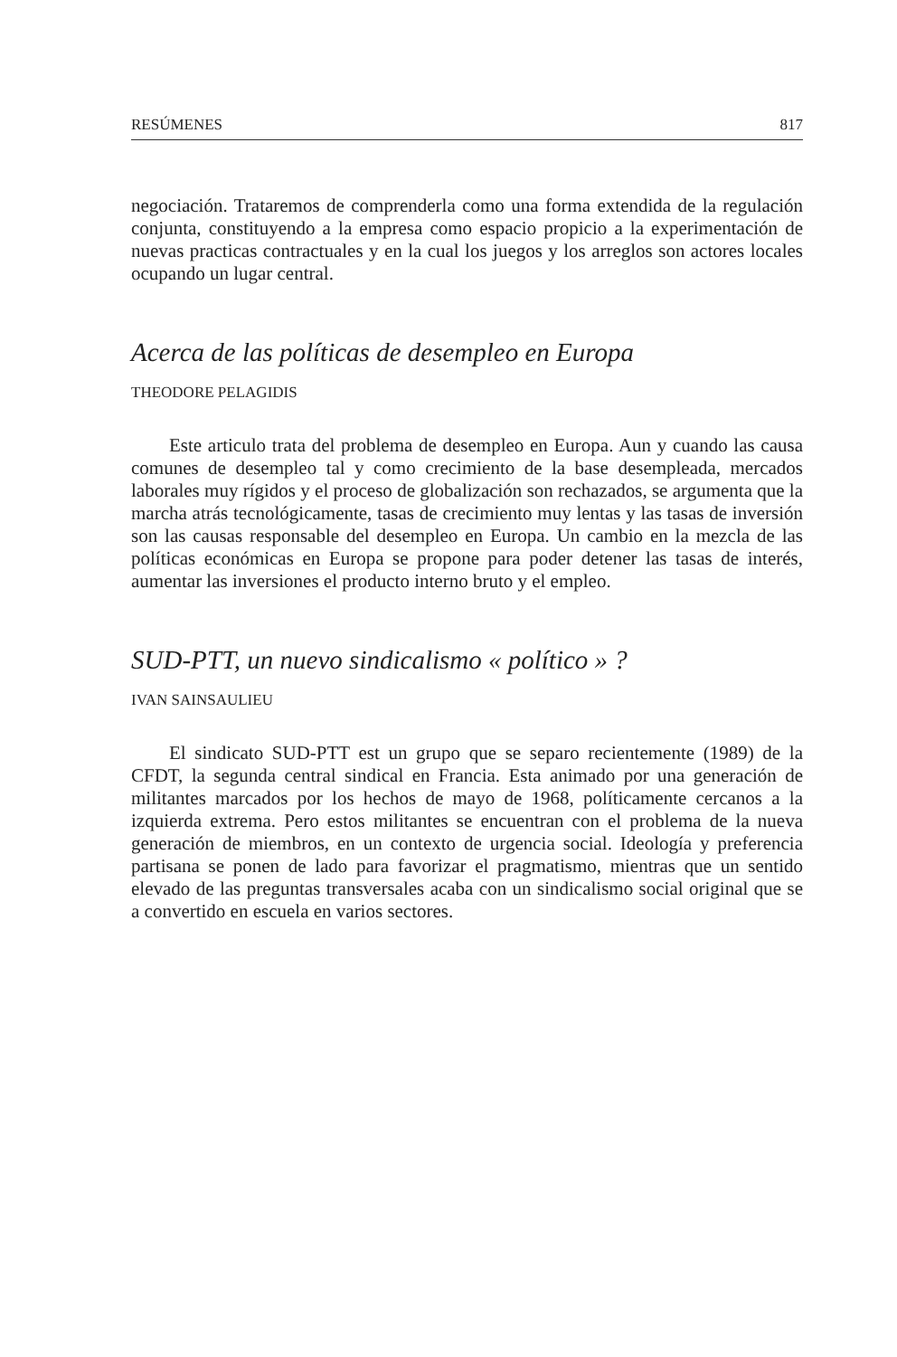RESÚMENES 817
negociación. Trataremos de comprenderla como una forma extendida de la regulación conjunta, constituyendo a la empresa como espacio propicio a la experimentación de nuevas practicas contractuales y en la cual los juegos y los arreglos son actores locales ocupando un lugar central.
Acerca de las políticas de desempleo en Europa
THEODORE PELAGIDIS
Este articulo trata del problema de desempleo en Europa. Aun y cuando las causa comunes de desempleo tal y como crecimiento de la base desempleada, mercados laborales muy rígidos y el proceso de globalización son rechazados, se argumenta que la marcha atrás tecnológicamente, tasas de crecimiento muy lentas y las tasas de inversión son las causas responsable del desempleo en Europa. Un cambio en la mezcla de las políticas económicas en Europa se propone para poder detener las tasas de interés, aumentar las inversiones el producto interno bruto y el empleo.
SUD-PTT, un nuevo sindicalismo « político » ?
IVAN SAINSAULIEU
El sindicato SUD-PTT est un grupo que se separo recientemente (1989) de la CFDT, la segunda central sindical en Francia. Esta animado por una generación de militantes marcados por los hechos de mayo de 1968, políticamente cercanos a la izquierda extrema. Pero estos militantes se encuentran con el problema de la nueva generación de miembros, en un contexto de urgencia social. Ideología y preferencia partisana se ponen de lado para favorizar el pragmatismo, mientras que un sentido elevado de las preguntas transversales acaba con un sindicalismo social original que se a convertido en escuela en varios sectores.